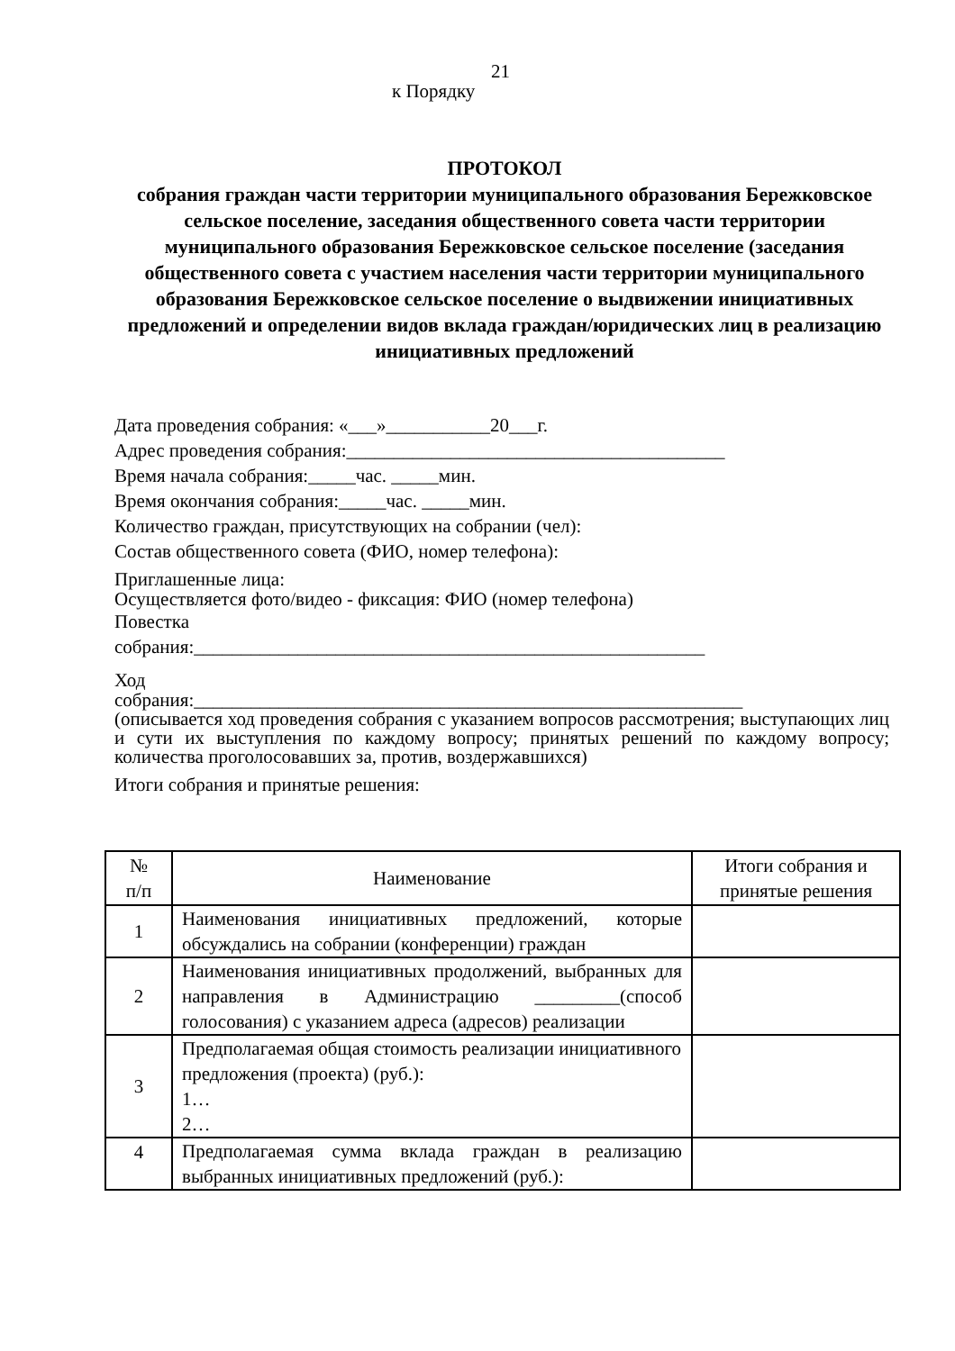21
к Порядку
ПРОТОКОЛ
собрания граждан части территории муниципального образования Бережковское сельское поселение, заседания общественного совета части территории муниципального образования Бережковское сельское поселение (заседания общественного совета с участием населения части территории муниципального образования Бережковское сельское поселение о выдвижении инициативных предложений и определении видов вклада граждан/юридических лиц в реализацию инициативных предложений
Дата проведения собрания: «___»___________20___г.
Адрес проведения собрания:________________________________________
Время начала собрания:_____час. _____мин.
Время окончания собрания:_____час. _____мин.
Количество граждан, присутствующих на собрании (чел):
Состав общественного совета (ФИО, номер телефона):
Приглашенные лица:
Осуществляется фото/видео - фиксация: ФИО (номер телефона)
Повестка
собрания:______________________________________________________
Ход
собрания:__________________________________________________________
(описывается ход проведения собрания с указанием вопросов рассмотрения; выступающих лиц и сути их выступления по каждому вопросу; принятых решений по каждому вопросу; количества проголосовавших за, против, воздержавшихся)
Итоги собрания и принятые решения:
| № п/п | Наименование | Итоги собрания и принятые решения |
| --- | --- | --- |
| 1 | Наименования инициативных предложений, которые обсуждались на собрании (конференции) граждан | |
| 2 | Наименования инициативных продолжений, выбранных для направления в Администрацию _________(способ голосования) с указанием адреса (адресов) реализации | |
| 3 | Предполагаемая общая стоимость реализации инициативного предложения (проекта) (руб.): 1… 2… | |
| 4 | Предполагаемая сумма вклада граждан в реализацию выбранных инициативных предложений (руб.): | |